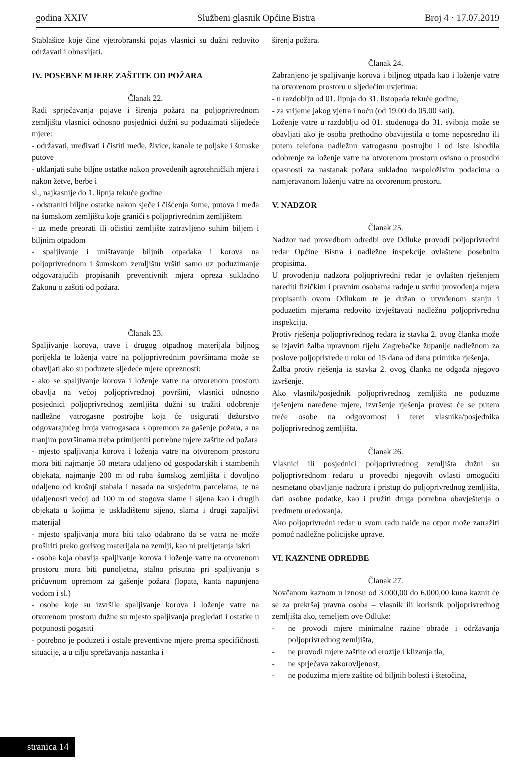godina XXIV Službeni glasnik Općine Bistra Broj 4 · 17.07.2019
Stablašice koje čine vjetrobranski pojas vlasnici su dužni redovito održavati i obnavljati.
IV. POSEBNE MJERE ZAŠTITE OD POŽARA
Članak 22.
Radi sprječavanja pojave i širenja požara na poljoprivrednom zemljištu vlasnici odnosno posjednici dužni su poduzimati slijedeće mjere:
- održavati, uređivati i čistiti međe, živice, kanale te poljske i šumske putove
- uklanjati suhe biljne ostatke nakon provedenih agrotehničkih mjera i nakon žetve, berbe i
sl., najkasnije do 1. lipnja tekuće godine
- odstraniti biljne ostatke nakon sječe i čišćenja šume, putova i međa na šumskom zemljištu koje graniči s poljoprivrednim zemljištem
- uz međe preorati ili očistiti zemljište zatravljeno suhim biljem i biljnim otpadom
- spaljivanje i uništavanje biljnih otpadaka i korova na poljoprivrednom i šumskom zemljištu vršiti samo uz poduzimanje odgovarajućih propisanih preventivnih mjera opreza sukladno Zakonu o zaštiti od požara.
Članak 23.
Spaljivanje korova, trave i drugog otpadnog materijala biljnog porijekla te loženja vatre na poljoprivrednim površinama može se obavljati ako su poduzete sljedeće mjere opreznosti:
- ako se spaljivanje korova i loženje vatre na otvorenom prostoru obavlja na većoj poljoprivrednoj površini, vlasnici odnosno posjednici poljoprivrednog zemljišta dužni su tražiti odobrenje nadležne vatrogasne postrojbe koja će osigurati dežurstvo odgovarajućeg broja vatrogasaca s opremom za gašenje požara, a na manjim površinama treba primijeniti potrebne mjere zaštite od požara
- mjesto spaljivanja korova i loženja vatre na otvorenom prostoru mora biti najmanje 50 metara udaljeno od gospodarskih i stambenih objekata, najmanje 200 m od ruba šumskog zemljišta i dovoljno udaljeno od krošnji stabala i nasada na susjednim parcelama, te na udaljenosti većoj od 100 m od stogova slame i sijena kao i drugih objekata u kojima je uskladišteno sijeno, slama i drugi zapaljivi materijal
- mjesto spaljivanja mora biti tako odabrano da se vatra ne može proširiti preko gorivog materijala na zemlji, kao ni prelijetanja iskri
- osoba koja obavlja spaljivanje korova i loženje vatre na otvorenom prostoru mora biti punoljetna, stalno prisutna pri spaljivanju s pričuvnom opremom za gašenje požara (lopata, kanta napunjena vodom i sl.)
- osobe koje su izvršile spaljivanje korova i loženje vatre na otvorenom prostoru dužne su mjesto spaljivanja pregledati i ostatke u potpunosti pogasiti
- potrebno je poduzeti i ostale preventivne mjere prema specifičnosti situacije, a u cilju sprečavanja nastanka i
širenja požara.
Članak 24.
Zabranjeno je spaljivanje korova i biljnog otpada kao i loženje vatre na otvorenom prostoru u sljedećim uvjetima:
- u razdoblju od 01. lipnja do 31. listopada tekuće godine,
- za vrijeme jakog vjetra i noću (od 19.00 do 05.00 sati).
Loženje vatre u razdoblju od 01. studenoga do 31. svibnja može se obavljati ako je osoba prethodno obavijestila o tome neposredno ili putem telefona nadležnu vatrogasnu postrojbu i od iste ishodila odobrenje za loženje vatre na otvorenom prostoru ovisno o prosudbi opasnosti za nastanak požara sukladno raspoloživim podacima o namjeravanom loženju vatre na otvorenom prostoru.
V. NADZOR
Članak 25.
Nadzor nad provedbom odredbi ove Odluke provodi poljoprivredni redar Općine Bistra i nadležne inspekcije ovlaštene posebnim propisima.
U provođenju nadzora poljoprivredni redar je ovlašten rješenjem narediti fizičkim i pravnim osobama radnje u svrhu provođenja mjera propisanih ovom Odlukom te je dužan o utvrđenom stanju i poduzetim mjerama redovito izvještavati nadležnu poljoprivrednu inspekciju.
Protiv rješenja poljoprivrednog redara iz stavka 2. ovog članka može se izjaviti žalba upravnom tijelu Zagrebačke županije nadležnom za poslove poljoprivrede u roku od 15 dana od dana primitka rješenja.
Žalba protiv rješenja iz stavka 2. ovog članka ne odgađa njegovo izvršenje.
Ako vlasnik/posjednik poljoprivrednog zemljišta ne poduzme rješenjem naređene mjere, izvršenje rješenja provest će se putem treće osobe na odgovornost i teret vlasnika/posjednika poljoprivrednog zemljišta.
Članak 26.
Vlasnici ili posjednici poljoprivrednog zemljišta dužni su poljoprivrednom redaru u provedbi njegovih ovlasti omogućiti nesmetano obavljanje nadzora i pristup do poljoprivrednog zemljišta, dati osobne podatke, kao i pružiti druga potrebna obavještenja o predmetu uredovanja.
Ako poljoprivredni redar u svom radu naiđe na otpor može zatražiti pomoć nadležne policijske uprave.
VI. KAZNENE ODREDBE
Članak 27.
Novčanom kaznom u iznosu od 3.000,00 do 6.000,00 kuna kaznit će se za prekršaj pravna osoba – vlasnik ili korisnik poljoprivrednog zemljišta ako, temeljem ove Odluke:
- ne provodi mjere minimalne razine obrade i održavanja poljoprivrednog zemljišta,
- ne provodi mjere zaštite od erozije i klizanja tla,
- ne sprječava zakorovljenost,
- ne poduzima mjere zaštite od biljnih bolesti i štetočina,
stranica 14